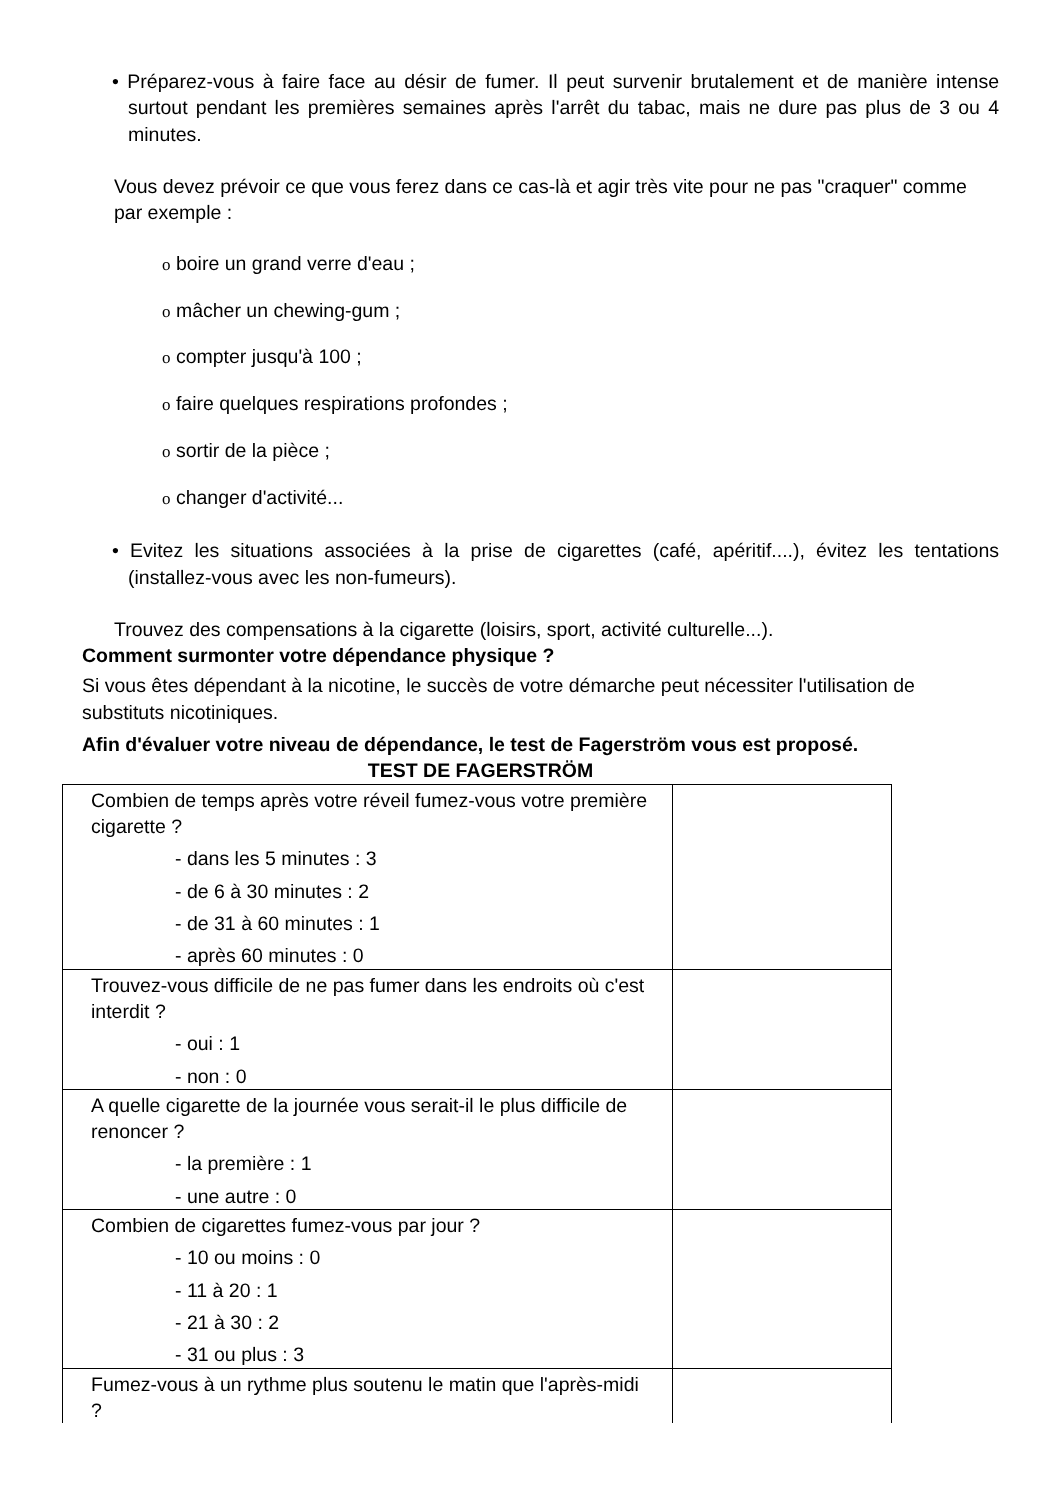• Préparez-vous à faire face au désir de fumer. Il peut survenir brutalement et de manière intense surtout pendant les premières semaines après l'arrêt du tabac, mais ne dure pas plus de 3 ou 4 minutes.
Vous devez prévoir ce que vous ferez dans ce cas-là et agir très vite pour ne pas "craquer" comme par exemple :
o boire un grand verre d'eau ;
o mâcher un chewing-gum ;
o compter jusqu'à 100 ;
o faire quelques respirations profondes ;
o sortir de la pièce ;
o changer d'activité...
• Evitez les situations associées à la prise de cigarettes (café, apéritif....), évitez les tentations (installez-vous avec les non-fumeurs).
Trouvez des compensations à la cigarette (loisirs, sport, activité culturelle...).
Comment surmonter votre dépendance physique ?
Si vous êtes dépendant à la nicotine, le succès de votre démarche peut nécessiter l'utilisation de substituts nicotiniques.
Afin d'évaluer votre niveau de dépendance, le test de Fagerström vous est proposé.
TEST DE FAGERSTRÖM
| Combien de temps après votre réveil fumez-vous votre première cigarette ? - dans les 5 minutes : 3 - de 6 à 30 minutes : 2 - de 31 à 60 minutes : 1 - après 60 minutes : 0 | |
| Trouvez-vous difficile de ne pas fumer dans les endroits où c'est interdit ? - oui : 1 - non : 0 | |
| A quelle cigarette de la journée vous serait-il le plus difficile de renoncer ? - la première : 1 - une autre : 0 | |
| Combien de cigarettes fumez-vous par jour ? - 10 ou moins : 0 - 11 à 20 : 1 - 21 à 30 : 2 - 31 ou plus : 3 | |
| Fumez-vous à un rythme plus soutenu le matin que l'après-midi ? | |